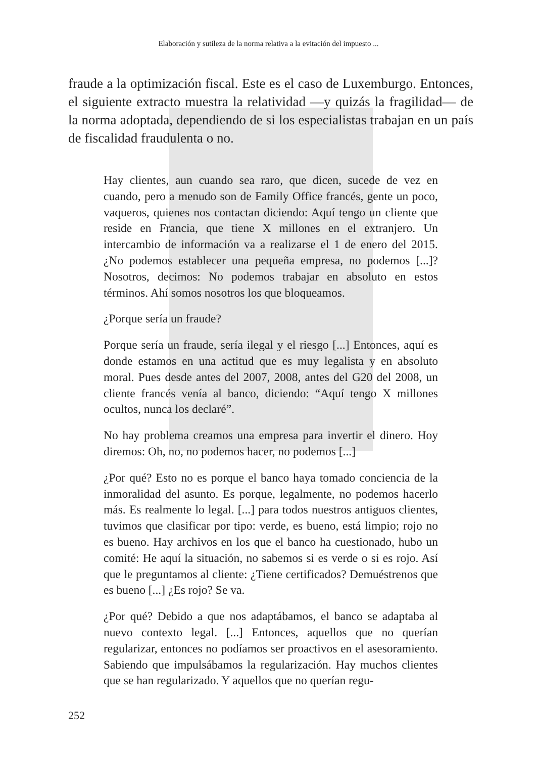Elaboración y sutileza de la norma relativa a la evitación del impuesto ...
fraude a la optimización fiscal. Este es el caso de Luxemburgo. Entonces, el siguiente extracto muestra la relatividad —y quizás la fragilidad— de la norma adoptada, dependiendo de si los especialistas trabajan en un país de fiscalidad fraudulenta o no.
Hay clientes, aun cuando sea raro, que dicen, sucede de vez en cuando, pero a menudo son de Family Office francés, gente un poco, vaqueros, quienes nos contactan diciendo: Aquí tengo un cliente que reside en Francia, que tiene X millones en el extranjero. Un intercambio de información va a realizarse el 1 de enero del 2015. ¿No podemos establecer una pequeña empresa, no podemos [...]? Nosotros, decimos: No podemos trabajar en absoluto en estos términos. Ahí somos nosotros los que bloqueamos.
¿Porque sería un fraude?
Porque sería un fraude, sería ilegal y el riesgo [...] Entonces, aquí es donde estamos en una actitud que es muy legalista y en absoluto moral. Pues desde antes del 2007, 2008, antes del G20 del 2008, un cliente francés venía al banco, diciendo: “Aquí tengo X millones ocultos, nunca los declaré”.
No hay problema creamos una empresa para invertir el dinero. Hoy diremos: Oh, no, no podemos hacer, no podemos [...]
¿Por qué? Esto no es porque el banco haya tomado conciencia de la inmoralidad del asunto. Es porque, legalmente, no podemos hacerlo más. Es realmente lo legal. [...] para todos nuestros antiguos clientes, tuvimos que clasificar por tipo: verde, es bueno, está limpio; rojo no es bueno. Hay archivos en los que el banco ha cuestionado, hubo un comité: He aquí la situación, no sabemos si es verde o si es rojo. Así que le preguntamos al cliente: ¿Tiene certificados? Demuéstrenos que es bueno [...] ¿Es rojo? Se va.
¿Por qué? Debido a que nos adaptábamos, el banco se adaptaba al nuevo contexto legal. [...] Entonces, aquellos que no querían regularizar, entonces no podíamos ser proactivos en el asesoramiento. Sabiendo que impulsábamos la regularización. Hay muchos clientes que se han regularizado. Y aquellos que no querían regu-
252